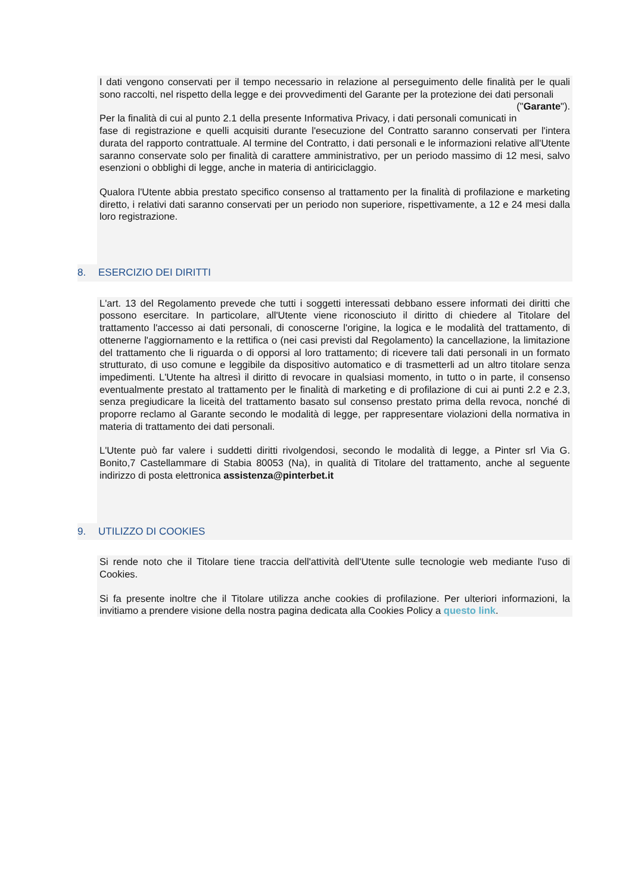I dati vengono conservati per il tempo necessario in relazione al perseguimento delle finalità per le quali sono raccolti, nel rispetto della legge e dei provvedimenti del Garante per la protezione dei dati personali ("Garante").
Per la finalità di cui al punto 2.1 della presente Informativa Privacy, i dati personali comunicati in fase di registrazione e quelli acquisiti durante l'esecuzione del Contratto saranno conservati per l'intera durata del rapporto contrattuale. Al termine del Contratto, i dati personali e le informazioni relative all'Utente saranno conservate solo per finalità di carattere amministrativo, per un periodo massimo di 12 mesi, salvo esenzioni o obblighi di legge, anche in materia di antiriciclaggio.
Qualora l'Utente abbia prestato specifico consenso al trattamento per la finalità di profilazione e marketing diretto, i relativi dati saranno conservati per un periodo non superiore, rispettivamente, a 12 e 24 mesi dalla loro registrazione.
8. ESERCIZIO DEI DIRITTI
L'art. 13 del Regolamento prevede che tutti i soggetti interessati debbano essere informati dei diritti che possono esercitare. In particolare, all'Utente viene riconosciuto il diritto di chiedere al Titolare del trattamento l'accesso ai dati personali, di conoscerne l'origine, la logica e le modalità del trattamento, di ottenerne l'aggiornamento e la rettifica o (nei casi previsti dal Regolamento) la cancellazione, la limitazione del trattamento che li riguarda o di opporsi al loro trattamento; di ricevere tali dati personali in un formato strutturato, di uso comune e leggibile da dispositivo automatico e di trasmetterli ad un altro titolare senza impedimenti. L'Utente ha altresì il diritto di revocare in qualsiasi momento, in tutto o in parte, il consenso eventualmente prestato al trattamento per le finalità di marketing e di profilazione di cui ai punti 2.2 e 2.3, senza pregiudicare la liceità del trattamento basato sul consenso prestato prima della revoca, nonché di proporre reclamo al Garante secondo le modalità di legge, per rappresentare violazioni della normativa in materia di trattamento dei dati personali.
L'Utente può far valere i suddetti diritti rivolgendosi, secondo le modalità di legge, a Pinter srl Via G. Bonito,7 Castellammare di Stabia 80053 (Na), in qualità di Titolare del trattamento, anche al seguente indirizzo di posta elettronica assistenza@pinterbet.it
9. UTILIZZO DI COOKIES
Si rende noto che il Titolare tiene traccia dell'attività dell'Utente sulle tecnologie web mediante l'uso di Cookies.
Si fa presente inoltre che il Titolare utilizza anche cookies di profilazione. Per ulteriori informazioni, la invitiamo a prendere visione della nostra pagina dedicata alla Cookies Policy a questo link.